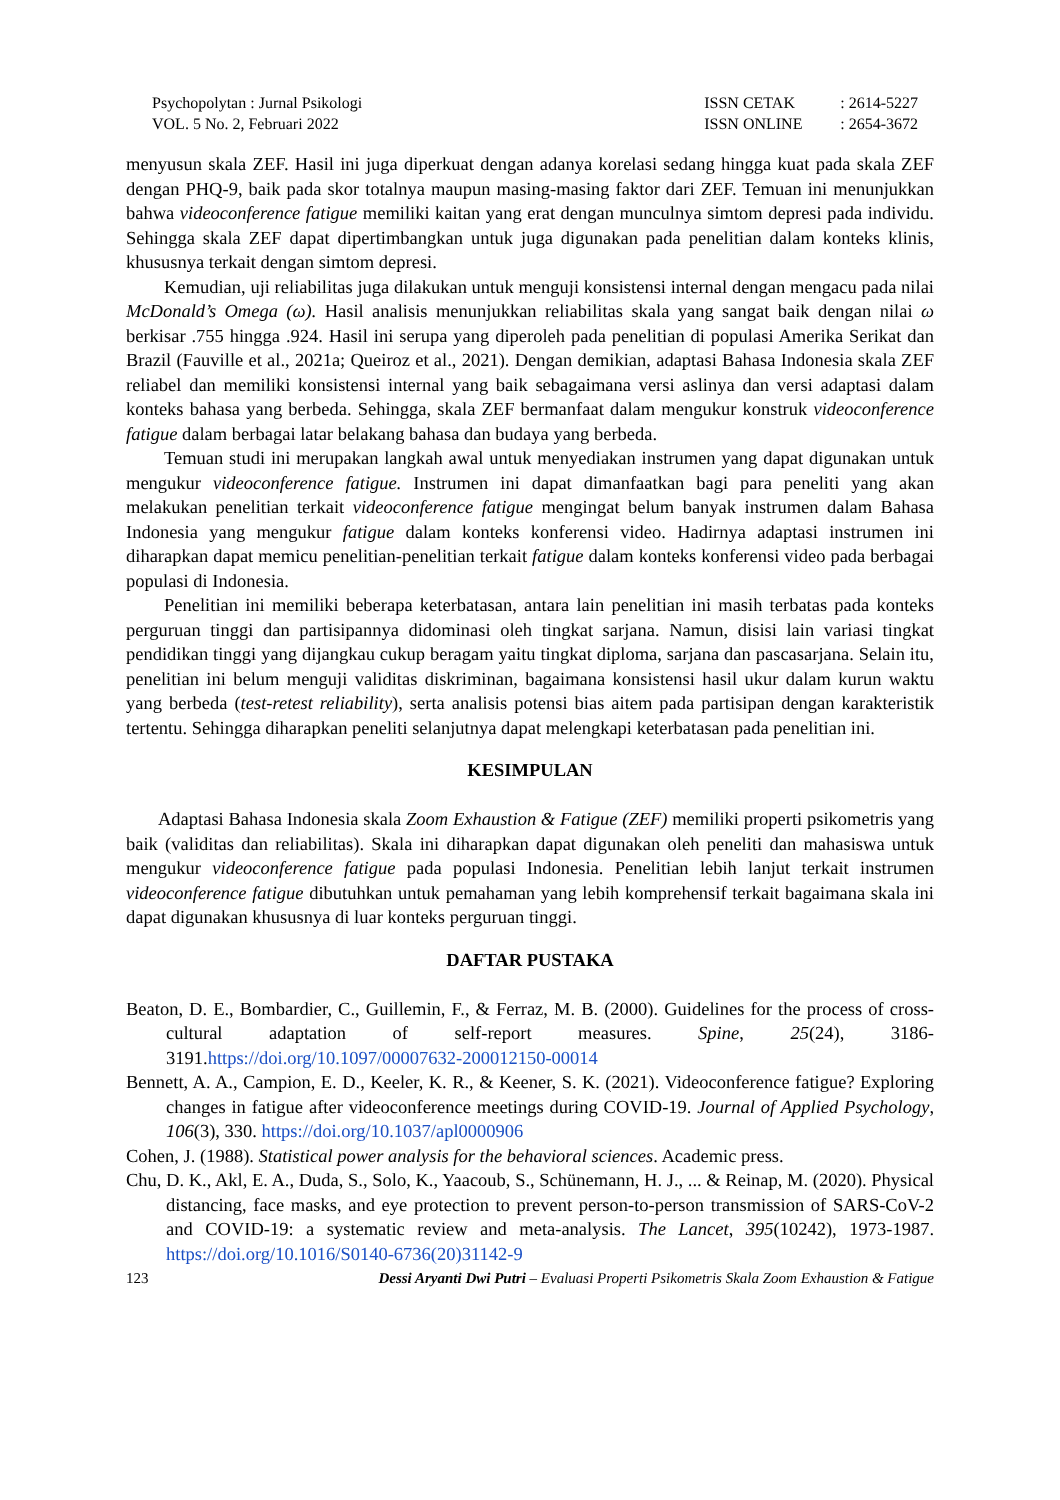Psychopolytan : Jurnal Psikologi
VOL. 5 No. 2, Februari 2022
| ISSN CETAK | : 2614-5227 |
| ISSN ONLINE | : 2654-3672 |
menyusun skala ZEF. Hasil ini juga diperkuat dengan adanya korelasi sedang hingga kuat pada skala ZEF dengan PHQ-9, baik pada skor totalnya maupun masing-masing faktor dari ZEF. Temuan ini menunjukkan bahwa videoconference fatigue memiliki kaitan yang erat dengan munculnya simtom depresi pada individu. Sehingga skala ZEF dapat dipertimbangkan untuk juga digunakan pada penelitian dalam konteks klinis, khususnya terkait dengan simtom depresi.
Kemudian, uji reliabilitas juga dilakukan untuk menguji konsistensi internal dengan mengacu pada nilai McDonald’s Omega (ω). Hasil analisis menunjukkan reliabilitas skala yang sangat baik dengan nilai ω berkisar .755 hingga .924. Hasil ini serupa yang diperoleh pada penelitian di populasi Amerika Serikat dan Brazil (Fauville et al., 2021a; Queiroz et al., 2021). Dengan demikian, adaptasi Bahasa Indonesia skala ZEF reliabel dan memiliki konsistensi internal yang baik sebagaimana versi aslinya dan versi adaptasi dalam konteks bahasa yang berbeda. Sehingga, skala ZEF bermanfaat dalam mengukur konstruk videoconference fatigue dalam berbagai latar belakang bahasa dan budaya yang berbeda.
Temuan studi ini merupakan langkah awal untuk menyediakan instrumen yang dapat digunakan untuk mengukur videoconference fatigue. Instrumen ini dapat dimanfaatkan bagi para peneliti yang akan melakukan penelitian terkait videoconference fatigue mengingat belum banyak instrumen dalam Bahasa Indonesia yang mengukur fatigue dalam konteks konferensi video. Hadirnya adaptasi instrumen ini diharapkan dapat memicu penelitian-penelitian terkait fatigue dalam konteks konferensi video pada berbagai populasi di Indonesia.
Penelitian ini memiliki beberapa keterbatasan, antara lain penelitian ini masih terbatas pada konteks perguruan tinggi dan partisipannya didominasi oleh tingkat sarjana. Namun, disisi lain variasi tingkat pendidikan tinggi yang dijangkau cukup beragam yaitu tingkat diploma, sarjana dan pascasarjana. Selain itu, penelitian ini belum menguji validitas diskriminan, bagaimana konsistensi hasil ukur dalam kurun waktu yang berbeda (test-retest reliability), serta analisis potensi bias aitem pada partisipan dengan karakteristik tertentu. Sehingga diharapkan peneliti selanjutnya dapat melengkapi keterbatasan pada penelitian ini.
KESIMPULAN
Adaptasi Bahasa Indonesia skala Zoom Exhaustion & Fatigue (ZEF) memiliki properti psikometris yang baik (validitas dan reliabilitas). Skala ini diharapkan dapat digunakan oleh peneliti dan mahasiswa untuk mengukur videoconference fatigue pada populasi Indonesia. Penelitian lebih lanjut terkait instrumen videoconference fatigue dibutuhkan untuk pemahaman yang lebih komprehensif terkait bagaimana skala ini dapat digunakan khususnya di luar konteks perguruan tinggi.
DAFTAR PUSTAKA
Beaton, D. E., Bombardier, C., Guillemin, F., & Ferraz, M. B. (2000). Guidelines for the process of cross-cultural adaptation of self-report measures. Spine, 25(24), 3186-3191.https://doi.org/10.1097/00007632-200012150-00014
Bennett, A. A., Campion, E. D., Keeler, K. R., & Keener, S. K. (2021). Videoconference fatigue? Exploring changes in fatigue after videoconference meetings during COVID-19. Journal of Applied Psychology, 106(3), 330. https://doi.org/10.1037/apl0000906
Cohen, J. (1988). Statistical power analysis for the behavioral sciences. Academic press.
Chu, D. K., Akl, E. A., Duda, S., Solo, K., Yaacoub, S., Schünemann, H. J., ... & Reinap, M. (2020). Physical distancing, face masks, and eye protection to prevent person-to-person transmission of SARS-CoV-2 and COVID-19: a systematic review and meta-analysis. The Lancet, 395(10242), 1973-1987. https://doi.org/10.1016/S0140-6736(20)31142-9
123 Dessi Aryanti Dwi Putri – Evaluasi Properti Psikometris Skala Zoom Exhaustion & Fatigue